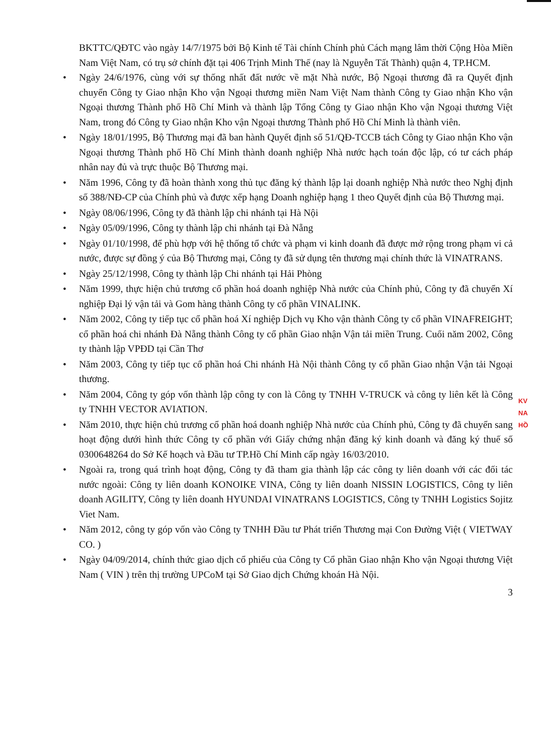BKTTC/QĐTC vào ngày 14/7/1975 bởi Bộ Kinh tế Tài chính Chính phủ Cách mạng lâm thời Cộng Hòa Miền Nam Việt Nam, có trụ sở chính đặt tại 406 Trịnh Minh Thế (nay là Nguyễn Tất Thành) quận 4, TP.HCM.
• Ngày 24/6/1976, cùng với sự thống nhất đất nước về mặt Nhà nước, Bộ Ngoại thương đã ra Quyết định chuyển Công ty Giao nhận Kho vận Ngoại thương miền Nam Việt Nam thành Công ty Giao nhận Kho vận Ngoại thương Thành phố Hồ Chí Minh và thành lập Tổng Công ty Giao nhận Kho vận Ngoại thương Việt Nam, trong đó Công ty Giao nhận Kho vận Ngoại thương Thành phố Hồ Chí Minh là thành viên.
• Ngày 18/01/1995, Bộ Thương mại đã ban hành Quyết định số 51/QĐ-TCCB tách Công ty Giao nhận Kho vận Ngoại thương Thành phố Hồ Chí Minh thành doanh nghiệp Nhà nước hạch toán độc lập, có tư cách pháp nhân nay đủ và trực thuộc Bộ Thương mại.
• Năm 1996, Công ty đã hoàn thành xong thủ tục đăng ký thành lập lại doanh nghiệp Nhà nước theo Nghị định số 388/NĐ-CP của Chính phủ và được xếp hạng Doanh nghiệp hạng 1 theo Quyết định của Bộ Thương mại.
• Ngày 08/06/1996, Công ty đã thành lập chi nhánh tại Hà Nội
• Ngày 05/09/1996, Công ty thành lập chi nhánh tại Đà Nẵng
• Ngày 01/10/1998, để phù hợp với hệ thống tổ chức và phạm vi kinh doanh đã được mở rộng trong phạm vi cả nước, được sự đồng ý của Bộ Thương mại, Công ty đã sử dụng tên thương mại chính thức là VINATRANS.
• Ngày 25/12/1998, Công ty thành lập Chi nhánh tại Hải Phòng
• Năm 1999, thực hiện chủ trương cổ phần hoá doanh nghiệp Nhà nước của Chính phủ, Công ty đã chuyển Xí nghiệp Đại lý vận tải và Gom hàng thành Công ty cổ phần VINALINK.
• Năm 2002, Công ty tiếp tục cổ phần hoá Xí nghiệp Dịch vụ Kho vận thành Công ty cổ phần VINAFREIGHT; cổ phần hoá chi nhánh Đà Nẵng thành Công ty cổ phần Giao nhận Vận tải miền Trung. Cuối năm 2002, Công ty thành lập VPĐD tại Cần Thơ
• Năm 2003, Công ty tiếp tục cổ phần hoá Chi nhánh Hà Nội thành Công ty cổ phần Giao nhận Vận tải Ngoại thương.
• Năm 2004, Công ty góp vốn thành lập công ty con là Công ty TNHH V-TRUCK và công ty liên kết là Công ty TNHH VECTOR AVIATION.
• Năm 2010, thực hiện chủ trương cổ phần hoá doanh nghiệp Nhà nước của Chính phủ, Công ty đã chuyển sang hoạt động dưới hình thức Công ty cổ phần với Giấy chứng nhận đăng ký kinh doanh và đăng ký thuế số 0300648264 do Sở Kế hoạch và Đầu tư TP.Hồ Chí Minh cấp ngày 16/03/2010.
• Ngoài ra, trong quá trình hoạt động, Công ty đã tham gia thành lập các công ty liên doanh với các đối tác nước ngoài: Công ty liên doanh KONOIKE VINA, Công ty liên doanh NISSIN LOGISTICS, Công ty liên doanh AGILITY, Công ty liên doanh HYUNDAI VINATRANS LOGISTICS, Công ty TNHH Logistics Sojitz Viet Nam.
• Năm 2012, công ty góp vốn vào Công ty TNHH Đầu tư Phát triển Thương mại Con Đường Việt ( VIETWAY CO. )
• Ngày 04/09/2014, chính thức giao dịch cổ phiếu của Công ty Cổ phần Giao nhận Kho vận Ngoại thương Việt Nam ( VIN ) trên thị trường UPCoM tại Sở Giao dịch Chứng khoán Hà Nội.
3
KV NA HỒ